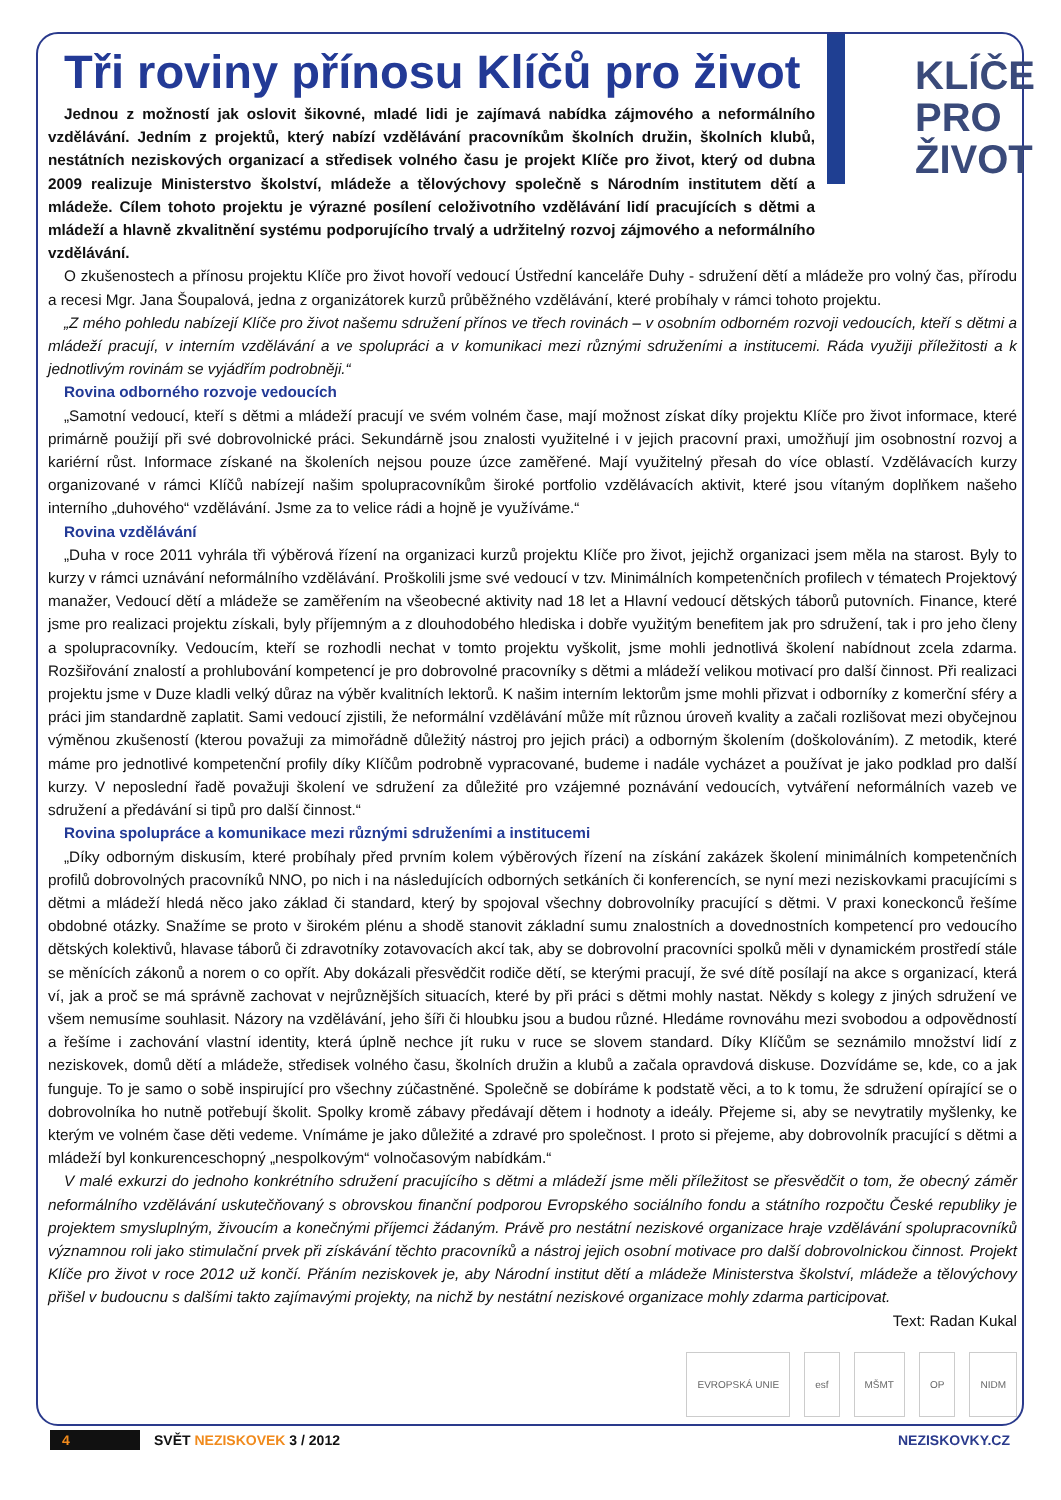Tři roviny přínosu Klíčů pro život
Jednou z možností jak oslovit šikovné, mladé lidi je zajímavá nabídka zájmového a neformálního vzdělávání. Jedním z projektů, který nabízí vzdělávání pracovníkům školních družin, školních klubů, nestátních neziskových organizací a středisek volného času je projekt Klíče pro život, který od dubna 2009 realizuje Ministerstvo školství, mládeže a tělovýchovy společně s Národním institutem dětí a mládeže. Cílem tohoto projektu je výrazné posílení celoživotního vzdělávání lidí pracujících s dětmi a mládeží a hlavně zkvalitnění systému podporujícího trvalý a udržitelný rozvoj zájmového a neformálního vzdělávání.
KLÍČE
PRO
ŽIVOT
O zkušenostech a přínosu projektu Klíče pro život hovoří vedoucí Ústřední kanceláře Duhy - sdružení dětí a mládeže pro volný čas, přírodu a recesi Mgr. Jana Šoupalová, jedna z organizátorek kurzů průběžného vzdělávání, které probíhaly v rámci tohoto projektu.
„Z mého pohledu nabízejí Klíče pro život našemu sdružení přínos ve třech rovinách – v osobním odborném rozvoji vedoucích, kteří s dětmi a mládeží pracují, v interním vzdělávání a ve spolupráci a v komunikaci mezi různými sdruženími a institucemi. Ráda využiji příležitosti a k jednotlivým rovinám se vyjádřím podrobněji.“
Rovina odborného rozvoje vedoucích
„Samotní vedoucí, kteří s dětmi a mládeží pracují ve svém volném čase, mají možnost získat díky projektu Klíče pro život informace, které primárně použijí při své dobrovolnické práci. Sekundárně jsou znalosti využitelné i v jejich pracovní praxi, umožňují jim osobnostní rozvoj a kariérní růst. Informace získané na školeních nejsou pouze úzce zaměřené. Mají využitelný přesah do více oblastí. Vzdělávacích kurzy organizované v rámci Klíčů nabízejí našim spolupracovníkům široké portfolio vzdělávacích aktivit, které jsou vítaným doplňkem našeho interního „duhového“ vzdělávání. Jsme za to velice rádi a hojně je využíváme.“
Rovina vzdělávání
„Duha v roce 2011 vyhrála tři výběrová řízení na organizaci kurzů projektu Klíče pro život, jejichž organizaci jsem měla na starost. Byly to kurzy v rámci uznávání neformálního vzdělávání. Proškolili jsme své vedoucí v tzv. Minimálních kompetenčních profilech v tématech Projektový manažer, Vedoucí dětí a mládeže se zaměřením na všeobecné aktivity nad 18 let a Hlavní vedoucí dětských táborů putovních. Finance, které jsme pro realizaci projektu získali, byly příjemným a z dlouhodobého hlediska i dobře využitým benefitem jak pro sdružení, tak i pro jeho členy a spolupracovníky. Vedoucím, kteří se rozhodli nechat v tomto projektu vyškolit, jsme mohli jednotlivá školení nabídnout zcela zdarma. Rozšiřování znalostí a prohlubování kompetencí je pro dobrovolné pracovníky s dětmi a mládeží velikou motivací pro další činnost. Při realizaci projektu jsme v Duze kladli velký důraz na výběr kvalitních lektorů. K našim interním lektorům jsme mohli přizvat i odborníky z komerční sféry a práci jim standardně zaplatit. Sami vedoucí zjistili, že neformální vzdělávání může mít různou úroveň kvality a začali rozlišovat mezi obyčejnou výměnou zkušeností (kterou považuji za mimořádně důležitý nástroj pro jejich práci) a odborným školením (doškolováním). Z metodik, které máme pro jednotlivé kompetenční profily díky Klíčům podrobně vypracované, budeme i nadále vycházet a používat je jako podklad pro další kurzy. V neposlední řadě považuji školení ve sdružení za důležité pro vzájemné poznávání vedoucích, vytváření neformálních vazeb ve sdružení a předávání si tipů pro další činnost.“
Rovina spolupráce a komunikace mezi různými sdruženími a institucemi
„Díky odborným diskusím, které probíhaly před prvním kolem výběrových řízení na získání zakázek školení minimálních kompetenčních profilů dobrovolných pracovníků NNO, po nich i na následujících odborných setkáních či konferencích, se nyní mezi neziskovkami pracujícími s dětmi a mládeží hledá něco jako základ či standard, který by spojoval všechny dobrovolníky pracující s dětmi. V praxi koneckonců řešíme obdobné otázky. Snažíme se proto v širokém plénu a shodě stanovit základní sumu znalostních a dovednostních kompetencí pro vedoucího dětských kolektivů, hlavase táborů či zdravotníky zotavovacích akcí tak, aby se dobrovolní pracovníci spolků měli v dynamickém prostředí stále se měnících zákonů a norem o co opřít. Aby dokázali přesvědčit rodiče dětí, se kterými pracují, že své dítě posílají na akce s organizací, která ví, jak a proč se má správně zachovat v nejrůznějších situacích, které by při práci s dětmi mohly nastat. Někdy s kolegy z jiných sdružení ve všem nemusíme souhlasit. Názory na vzdělávání, jeho šíři či hloubku jsou a budou různé. Hledáme rovnováhu mezi svobodou a odpovědností a řešíme i zachování vlastní identity, která úplně nechce jít ruku v ruce se slovem standard. Díky Klíčům se seznámilo množství lidí z neziskovek, domů dětí a mládeže, středisek volného času, školních družin a klubů a začala opravdová diskuse. Dozvídáme se, kde, co a jak funguje. To je samo o sobě inspirující pro všechny zúčastněné. Společně se dobíráme k podstatě věci, a to k tomu, že sdružení opírající se o dobrovolníka ho nutně potřebují školit. Spolky kromě zábavy předávají dětem i hodnoty a ideály. Přejeme si, aby se nevytratily myšlenky, ke kterým ve volném čase děti vedeme. Vnímáme je jako důležité a zdravé pro společnost. I proto si přejeme, aby dobrovolník pracující s dětmi a mládeží byl konkurenceschopný „nespolkovým“ volnočasovým nabídkám.“
V malé exkurzi do jednoho konkrétního sdružení pracujícího s dětmi a mládeží jsme měli příležitost se přesvědčit o tom, že obecný záměr neformálního vzdělávání uskutečňovaný s obrovskou finanční podporou Evropského sociálního fondu a státního rozpočtu České republiky je projektem smysluplným, živoucím a konečnými příjemci žádaným. Právě pro nestátní neziskové organizace hraje vzdělávání spolupracovníků významnou roli jako stimulační prvek při získávání těchto pracovníků a nástroj jejich osobní motivace pro další dobrovolnickou činnost. Projekt Klíče pro život v roce 2012 už končí. Přáním neziskovek je, aby Národní institut dětí a mládeže Ministerstva školství, mládeže a tělovýchovy přišel v budoucnu s dalšími takto zajímavými projekty, na nichž by nestátní neziskové organizace mohly zdarma participovat.
Text: Radan Kukal
EVROPSKÁ UNIE esf MŠMT OP NIDM
4 SVĚT NEZISKOVEK 3 / 2012 NEZISKOVKY.CZ